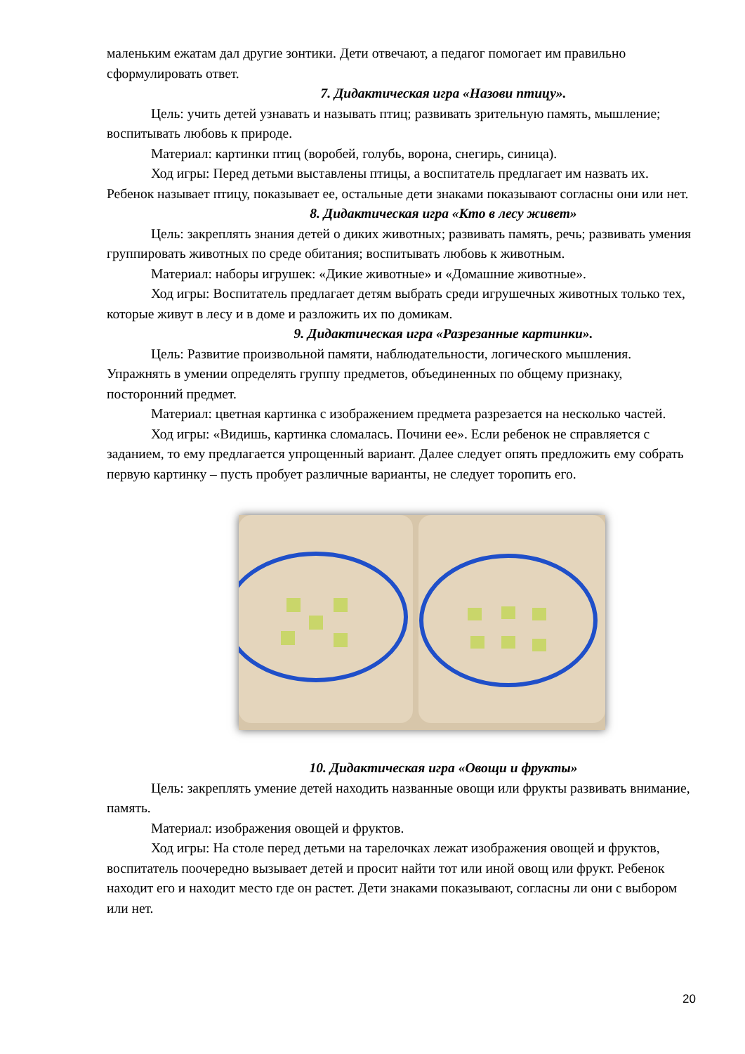маленьким ежатам дал другие зонтики. Дети отвечают, а педагог помогает им правильно сформулировать ответ.
7. Дидактическая игра «Назови птицу».
Цель: учить детей узнавать и называть птиц; развивать зрительную память, мышление; воспитывать любовь к природе.
Материал: картинки птиц (воробей, голубь, ворона, снегирь, синица).
Ход игры: Перед детьми выставлены птицы, а воспитатель предлагает им назвать их. Ребенок называет птицу, показывает ее, остальные дети знаками показывают согласны они или нет.
8. Дидактическая игра «Кто в лесу живет»
Цель: закреплять знания детей о диких животных; развивать память, речь; развивать умения группировать животных по среде обитания; воспитывать любовь к животным.
Материал: наборы игрушек: «Дикие животные» и «Домашние животные».
Ход игры: Воспитатель предлагает детям выбрать среди игрушечных животных только тех, которые живут в лесу и в доме и разложить их по домикам.
9. Дидактическая игра «Разрезанные картинки».
Цель: Развитие произвольной памяти, наблюдательности, логического мышления. Упражнять в умении определять группу предметов, объединенных по общему признаку, посторонний предмет.
Материал: цветная картинка с изображением предмета разрезается на несколько частей.
Ход игры: «Видишь, картинка сломалась. Почини ее». Если ребенок не справляется с заданием, то ему предлагается упрощенный вариант. Далее следует опять предложить ему собрать первую картинку – пусть пробует различные варианты, не следует торопить его.
10. Дидактическая игра «Овощи и фрукты»
Цель: закреплять умение детей находить названные овощи или фрукты развивать внимание, память.
Материал: изображения овощей и фруктов.
Ход игры: На столе перед детьми на тарелочках лежат изображения овощей и фруктов, воспитатель поочередно вызывает детей и просит найти тот или иной овощ или фрукт. Ребенок находит его и находит место где он растет. Дети знаками показывают, согласны ли они с выбором или нет.
20